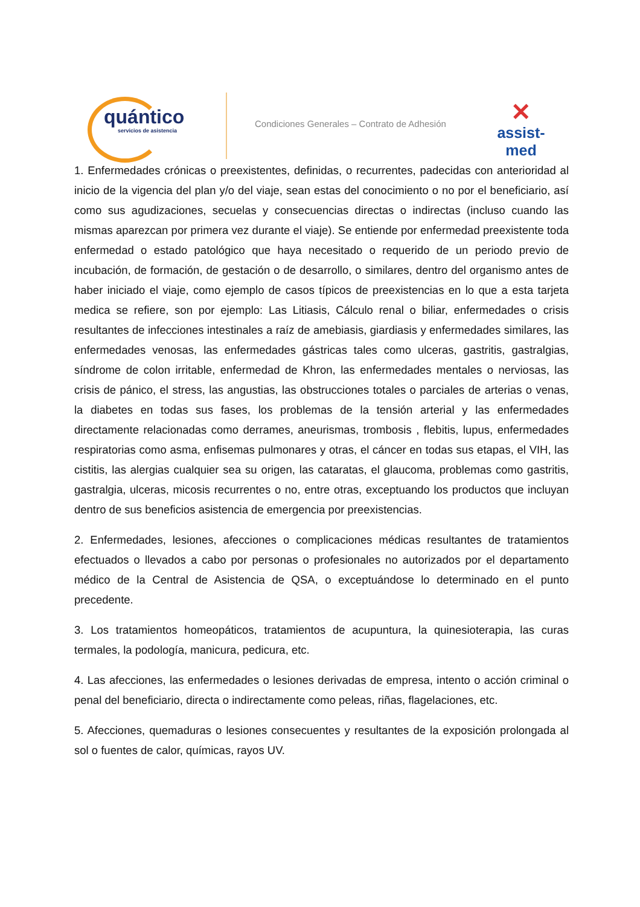quántico
servicios de asistencia
Condiciones Generales – Contrato de Adhesión
✕
assist-med
1. Enfermedades crónicas o preexistentes, definidas, o recurrentes, padecidas con anterioridad al inicio de la vigencia del plan y/o del viaje, sean estas del conocimiento o no por el beneficiario, así como sus agudizaciones, secuelas y consecuencias directas o indirectas (incluso cuando las mismas aparezcan por primera vez durante el viaje). Se entiende por enfermedad preexistente toda enfermedad o estado patológico que haya necesitado o requerido de un periodo previo de incubación, de formación, de gestación o de desarrollo, o similares, dentro del organismo antes de haber iniciado el viaje, como ejemplo de casos típicos de preexistencias en lo que a esta tarjeta medica se refiere, son por ejemplo: Las Litiasis, Cálculo renal o biliar, enfermedades o crisis resultantes de infecciones intestinales a raíz de amebiasis, giardiasis y enfermedades similares, las enfermedades venosas, las enfermedades gástricas tales como ulceras, gastritis, gastralgias, síndrome de colon irritable, enfermedad de Khron, las enfermedades mentales o nerviosas, las crisis de pánico, el stress, las angustias, las obstrucciones totales o parciales de arterias o venas, la diabetes en todas sus fases, los problemas de la tensión arterial y las enfermedades directamente relacionadas como derrames, aneurismas, trombosis , flebitis, lupus, enfermedades respiratorias como asma, enfisemas pulmonares y otras, el cáncer en todas sus etapas, el VIH, las cistitis, las alergias cualquier sea su origen, las cataratas, el glaucoma, problemas como gastritis, gastralgia, ulceras, micosis recurrentes o no, entre otras, exceptuando los productos que incluyan dentro de sus beneficios asistencia de emergencia por preexistencias.
2. Enfermedades, lesiones, afecciones o complicaciones médicas resultantes de tratamientos efectuados o llevados a cabo por personas o profesionales no autorizados por el departamento médico de la Central de Asistencia de QSA, o exceptuándose lo determinado en el punto precedente.
3. Los tratamientos homeopáticos, tratamientos de acupuntura, la quinesioterapia, las curas termales, la podología, manicura, pedicura, etc.
4. Las afecciones, las enfermedades o lesiones derivadas de empresa, intento o acción criminal o penal del beneficiario, directa o indirectamente como peleas, riñas, flagelaciones, etc.
5. Afecciones, quemaduras o lesiones consecuentes y resultantes de la exposición prolongada al sol o fuentes de calor, químicas, rayos UV.